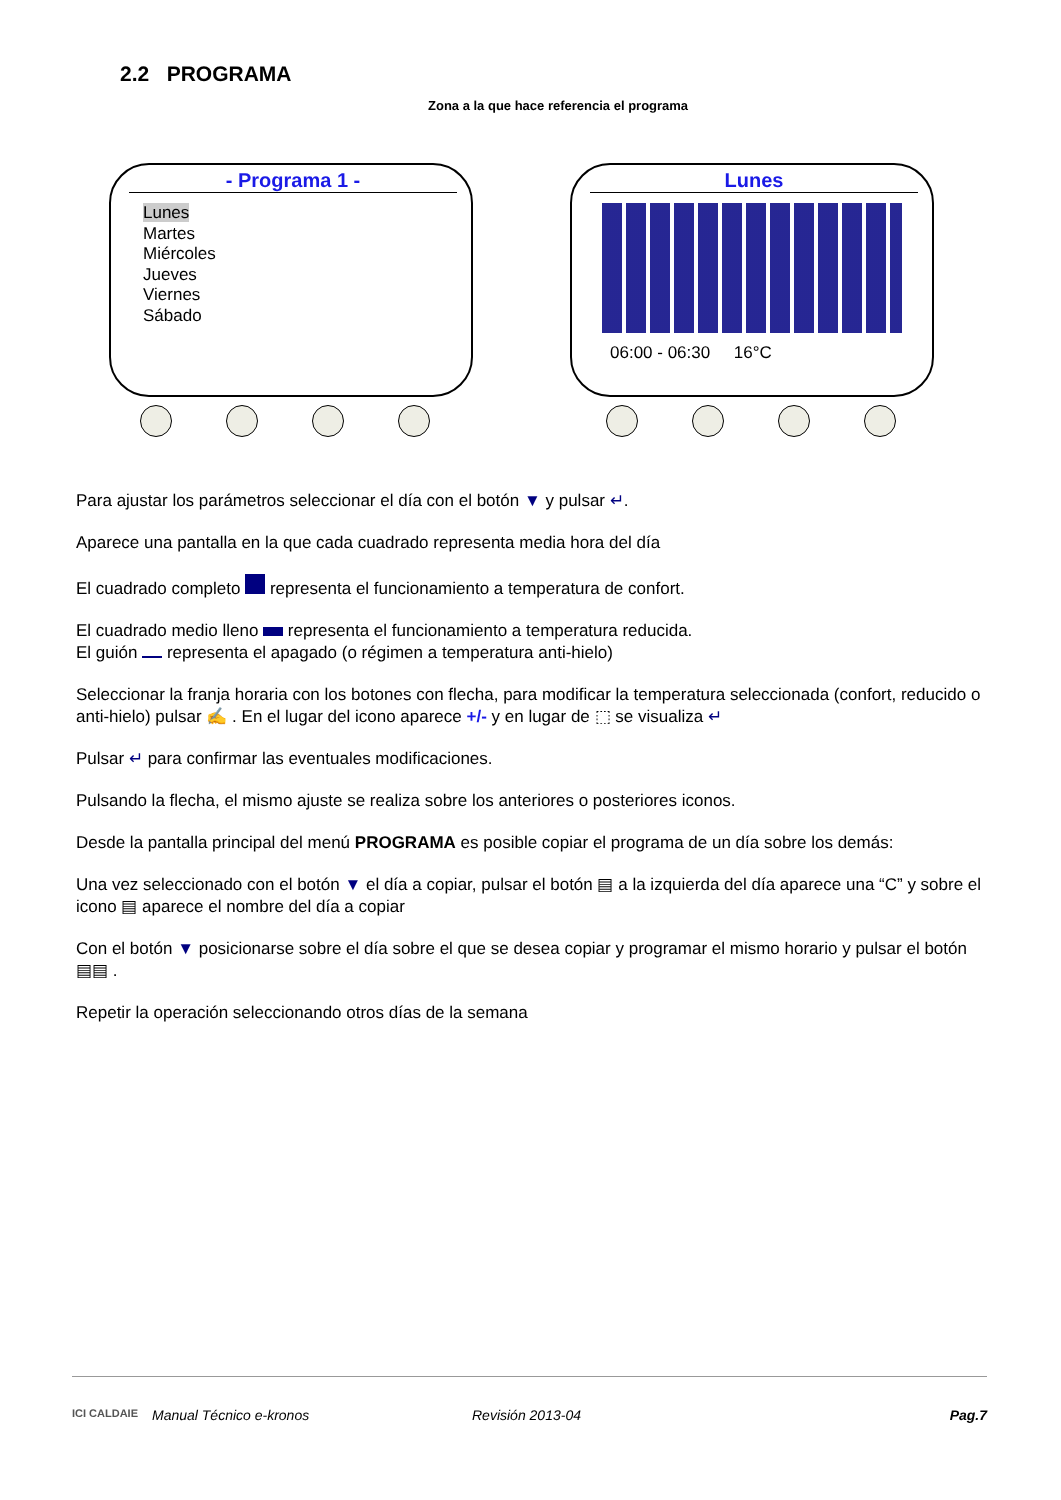2.2 PROGRAMA
Zona a la que hace referencia el programa
- Programa 1 -
Lunes
Martes
Miércoles
Jueves
Viernes
Sábado
Lunes
06:00 - 06:30 16°C
Para ajustar los parámetros seleccionar el día con el botón ▼ y pulsar ↵.
Aparece una pantalla en la que cada cuadrado representa media hora del día
El cuadrado completo representa el funcionamiento a temperatura de confort.
El cuadrado medio lleno representa el funcionamiento a temperatura reducida.
El guión representa el apagado (o régimen a temperatura anti-hielo)
Seleccionar la franja horaria con los botones con flecha, para modificar la temperatura seleccionada (confort, reducido o anti-hielo) pulsar ✍ . En el lugar del icono aparece +/- y en lugar de ⬚ se visualiza ↵
Pulsar ↵ para confirmar las eventuales modificaciones.
Pulsando la flecha, el mismo ajuste se realiza sobre los anteriores o posteriores iconos.
Desde la pantalla principal del menú PROGRAMA es posible copiar el programa de un día sobre los demás:
Una vez seleccionado con el botón ▼ el día a copiar, pulsar el botón ▤ a la izquierda del día aparece una “C” y sobre el icono ▤ aparece el nombre del día a copiar
Con el botón ▼ posicionarse sobre el día sobre el que se desea copiar y programar el mismo horario y pulsar el botón ▤▤ .
Repetir la operación seleccionando otros días de la semana
ICI CALDAIE Manual Técnico e-kronos Revisión 2013-04 Pag.7